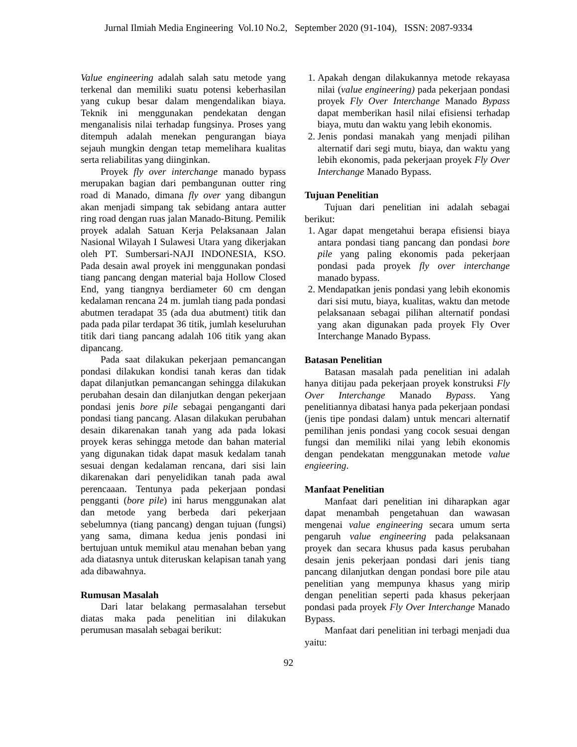Jurnal Ilmiah Media Engineering Vol.10 No.2, September 2020 (91-104), ISSN: 2087-9334
Value engineering adalah salah satu metode yang terkenal dan memiliki suatu potensi keberhasilan yang cukup besar dalam mengendalikan biaya. Teknik ini menggunakan pendekatan dengan menganalisis nilai terhadap fungsinya. Proses yang ditempuh adalah menekan pengurangan biaya sejauh mungkin dengan tetap memelihara kualitas serta reliabilitas yang diinginkan.
Proyek fly over interchange manado bypass merupakan bagian dari pembangunan outter ring road di Manado, dimana fly over yang dibangun akan menjadi simpang tak sebidang antara autter ring road dengan ruas jalan Manado-Bitung. Pemilik proyek adalah Satuan Kerja Pelaksanaan Jalan Nasional Wilayah I Sulawesi Utara yang dikerjakan oleh PT. Sumbersari-NAJI INDONESIA, KSO. Pada desain awal proyek ini menggunakan pondasi tiang pancang dengan material baja Hollow Closed End, yang tiangnya berdiameter 60 cm dengan kedalaman rencana 24 m. jumlah tiang pada pondasi abutmen teradapat 35 (ada dua abutment) titik dan pada pada pilar terdapat 36 titik, jumlah keseluruhan titik dari tiang pancang adalah 106 titik yang akan dipancang.
Pada saat dilakukan pekerjaan pemancangan pondasi dilakukan kondisi tanah keras dan tidak dapat dilanjutkan pemancangan sehingga dilakukan perubahan desain dan dilanjutkan dengan pekerjaan pondasi jenis bore pile sebagai penganganti dari pondasi tiang pancang. Alasan dilakukan perubahan desain dikarenakan tanah yang ada pada lokasi proyek keras sehingga metode dan bahan material yang digunakan tidak dapat masuk kedalam tanah sesuai dengan kedalaman rencana, dari sisi lain dikarenakan dari penyelidikan tanah pada awal perencaaan. Tentunya pada pekerjaan pondasi pengganti (bore pile) ini harus menggunakan alat dan metode yang berbeda dari pekerjaan sebelumnya (tiang pancang) dengan tujuan (fungsi) yang sama, dimana kedua jenis pondasi ini bertujuan untuk memikul atau menahan beban yang ada diatasnya untuk diteruskan kelapisan tanah yang ada dibawahnya.
Rumusan Masalah
Dari latar belakang permasalahan tersebut diatas maka pada penelitian ini dilakukan perumusan masalah sebagai berikut:
1. Apakah dengan dilakukannya metode rekayasa nilai (value engineering) pada pekerjaan pondasi proyek Fly Over Interchange Manado Bypass dapat memberikan hasil nilai efisiensi terhadap biaya, mutu dan waktu yang lebih ekonomis.
2. Jenis pondasi manakah yang menjadi pilihan alternatif dari segi mutu, biaya, dan waktu yang lebih ekonomis, pada pekerjaan proyek Fly Over Interchange Manado Bypass.
Tujuan Penelitian
Tujuan dari penelitian ini adalah sebagai berikut:
1. Agar dapat mengetahui berapa efisiensi biaya antara pondasi tiang pancang dan pondasi bore pile yang paling ekonomis pada pekerjaan pondasi pada proyek fly over interchange manado bypass.
2. Mendapatkan jenis pondasi yang lebih ekonomis dari sisi mutu, biaya, kualitas, waktu dan metode pelaksanaan sebagai pilihan alternatif pondasi yang akan digunakan pada proyek Fly Over Interchange Manado Bypass.
Batasan Penelitian
Batasan masalah pada penelitian ini adalah hanya ditijau pada pekerjaan proyek konstruksi Fly Over Interchange Manado Bypass. Yang penelitiannya dibatasi hanya pada pekerjaan pondasi (jenis tipe pondasi dalam) untuk mencari alternatif pemilihan jenis pondasi yang cocok sesuai dengan fungsi dan memiliki nilai yang lebih ekonomis dengan pendekatan menggunakan metode value engieering.
Manfaat Penelitian
Manfaat dari penelitian ini diharapkan agar dapat menambah pengetahuan dan wawasan mengenai value engineering secara umum serta pengaruh value engineering pada pelaksanaan proyek dan secara khusus pada kasus perubahan desain jenis pekerjaan pondasi dari jenis tiang pancang dilanjutkan dengan pondasi bore pile atau penelitian yang mempunya khasus yang mirip dengan penelitian seperti pada khasus pekerjaan pondasi pada proyek Fly Over Interchange Manado Bypass.
Manfaat dari penelitian ini terbagi menjadi dua yaitu:
92